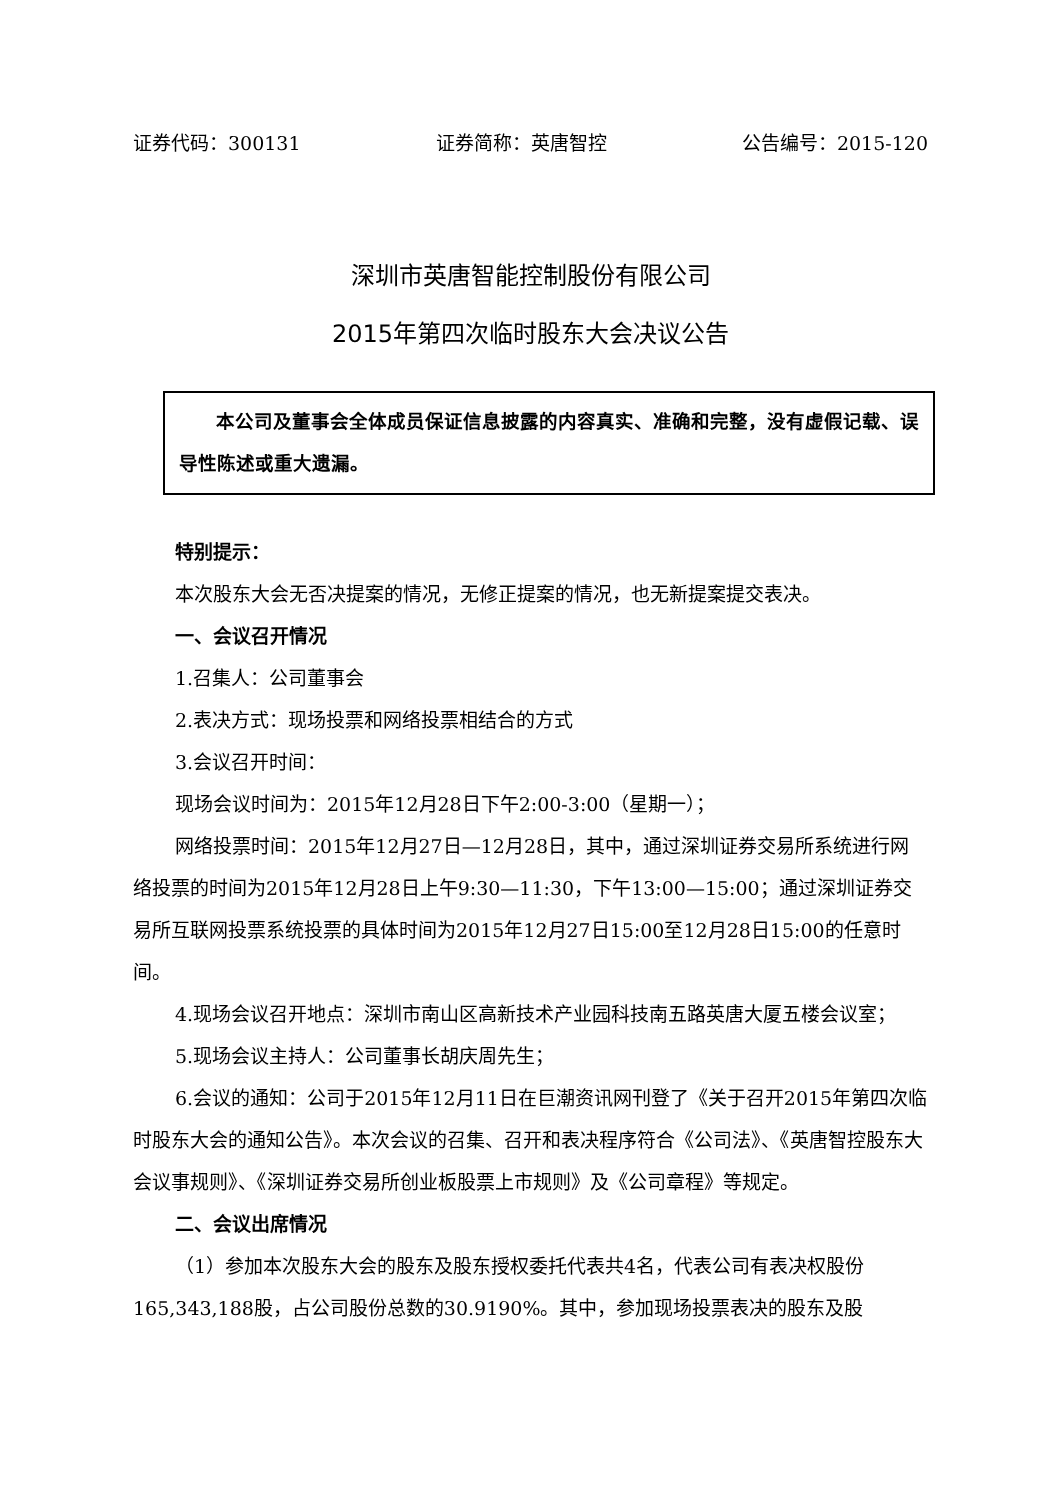证券代码：300131 证券简称：英唐智控 公告编号：2015-120
深圳市英唐智能控制股份有限公司
2015年第四次临时股东大会决议公告
本公司及董事会全体成员保证信息披露的内容真实、准确和完整，没有虚假记载、误导性陈述或重大遗漏。
特别提示：
本次股东大会无否决提案的情况，无修正提案的情况，也无新提案提交表决。
一、会议召开情况
1.召集人：公司董事会
2.表决方式：现场投票和网络投票相结合的方式
3.会议召开时间：
现场会议时间为：2015年12月28日下午2:00-3:00（星期一）；
网络投票时间：2015年12月27日—12月28日，其中，通过深圳证券交易所系统进行网络投票的时间为2015年12月28日上午9:30—11:30，下午13:00—15:00；通过深圳证券交易所互联网投票系统投票的具体时间为2015年12月27日15:00至12月28日15:00的任意时间。
4.现场会议召开地点：深圳市南山区高新技术产业园科技南五路英唐大厦五楼会议室；
5.现场会议主持人：公司董事长胡庆周先生；
6.会议的通知：公司于2015年12月11日在巨潮资讯网刊登了《关于召开2015年第四次临时股东大会的通知公告》。本次会议的召集、召开和表决程序符合《公司法》、《英唐智控股东大会议事规则》、《深圳证券交易所创业板股票上市规则》及《公司章程》等规定。
二、会议出席情况
（1）参加本次股东大会的股东及股东授权委托代表共4名，代表公司有表决权股份165,343,188股，占公司股份总数的30.9190%。其中，参加现场投票表决的股东及股